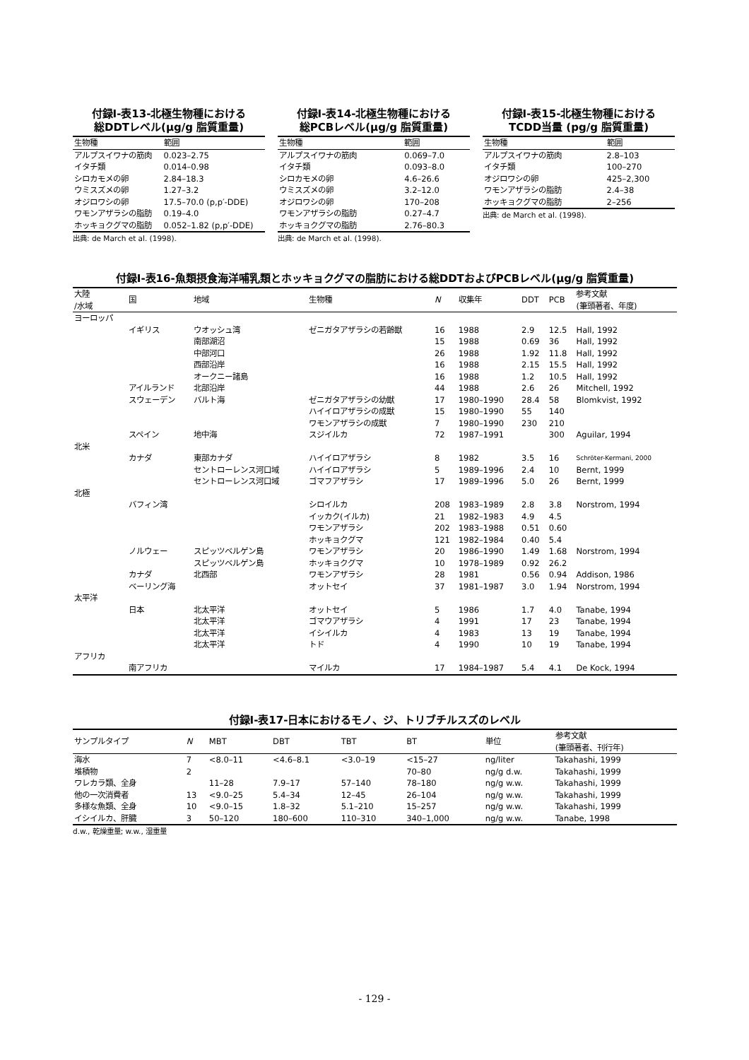付録Ⅰ-表13-北極生物種における
総DDTレベル(μg/g 脂質重量)
| 生物種 | 範囲 |
| --- | --- |
| アルプスイワナの筋肉 | 0.023–2.75 |
| イタチ類 | 0.014–0.98 |
| シロカモメの卵 | 2.84–18.3 |
| ウミスズメの卵 | 1.27–3.2 |
| オジロワシの卵 | 17.5–70.0 (p,p′-DDE) |
| ワモンアザラシの脂肪 | 0.19–4.0 |
| ホッキョクグマの脂肪 | 0.052–1.82 (p,p′-DDE) |
出典: de March et al. (1998).
付録Ⅰ-表14-北極生物種における
総PCBレベル(μg/g 脂質重量)
| 生物種 | 範囲 |
| --- | --- |
| アルプスイワナの筋肉 | 0.069–7.0 |
| イタチ類 | 0.093–8.0 |
| シロカモメの卵 | 4.6–26.6 |
| ウミスズメの卵 | 3.2–12.0 |
| オジロワシの卵 | 170–208 |
| ワモンアザラシの脂肪 | 0.27–4.7 |
| ホッキョクグマの脂肪 | 2.76–80.3 |
出典: de March et al. (1998).
付録Ⅰ-表15-北極生物種における
TCDD当量 (pg/g 脂質重量)
| 生物種 | 範囲 |
| --- | --- |
| アルプスイワナの筋肉 | 2.8–103 |
| イタチ類 | 100–270 |
| オジロワシの卵 | 425–2,300 |
| ワモンアザラシの脂肪 | 2.4–38 |
| ホッキョクグマの脂肪 | 2–256 |
出典: de March et al. (1998).
付録Ⅰ-表16-魚類摂食海洋哺乳類とホッキョクグマの脂肪における総DDTおよびPCBレベル(μg/g 脂質重量)
| 大陸 /水域 | 国 | 地域 | 生物種 | N | 収集年 | DDT | PCB | 参考文献 (筆頭著者、年度) |
| --- | --- | --- | --- | --- | --- | --- | --- | --- |
| ヨーロッパ | | | | | | | | |
| | イギリス | ウオッシュ湾 | ゼニガタアザラシの若齢獣 | 16 | 1988 | 2.9 | 12.5 | Hall, 1992 |
| | | 南部湖沼 | | 15 | 1988 | 0.69 | 36 | Hall, 1992 |
| | | 中部河口 | | 26 | 1988 | 1.92 | 11.8 | Hall, 1992 |
| | | 西部沿岸 | | 16 | 1988 | 2.15 | 15.5 | Hall, 1992 |
| | | オークニー諸島 | | 16 | 1988 | 1.2 | 10.5 | Hall, 1992 |
| | アイルランド | 北部沿岸 | | 44 | 1988 | 2.6 | 26 | Mitchell, 1992 |
| | スウェーデン | バルト海 | ゼニガタアザラシの幼獣 | 17 | 1980–1990 | 28.4 | 58 | Blomkvist, 1992 |
| | | | ハイイロアザラシの成獣 | 15 | 1980–1990 | 55 | 140 | |
| | | | ワモンアザラシの成獣 | 7 | 1980–1990 | 230 | 210 | |
| | スペイン | 地中海 | スジイルカ | 72 | 1987–1991 | | 300 | Aguilar, 1994 |
| 北米 | | | | | | | | |
| | カナダ | 東部カナダ | ハイイロアザラシ | 8 | 1982 | 3.5 | 16 | Schröter-Kermani, 2000 |
| | | セントローレンス河口域 | ハイイロアザラシ | 5 | 1989–1996 | 2.4 | 10 | Bernt, 1999 |
| | | セントローレンス河口域 | ゴマフアザラシ | 17 | 1989–1996 | 5.0 | 26 | Bernt, 1999 |
| 北極 | | | | | | | | |
| | バフィン湾 | | シロイルカ | 208 | 1983–1989 | 2.8 | 3.8 | Norstrom, 1994 |
| | | | イッカク(イルカ) | 21 | 1982–1983 | 4.9 | 4.5 | |
| | | | ワモンアザラシ | 202 | 1983–1988 | 0.51 | 0.60 | |
| | | | ホッキョクグマ | 121 | 1982–1984 | 0.40 | 5.4 | |
| | ノルウェー | スピッツベルゲン島 | ワモンアザラシ | 20 | 1986–1990 | 1.49 | 1.68 | Norstrom, 1994 |
| | | スピッツベルゲン島 | ホッキョクグマ | 10 | 1978–1989 | 0.92 | 26.2 | |
| | カナダ | 北西部 | ワモンアザラシ | 28 | 1981 | 0.56 | 0.94 | Addison, 1986 |
| | ベーリング海 | | オットセイ | 37 | 1981–1987 | 3.0 | 1.94 | Norstrom, 1994 |
| 太平洋 | | | | | | | | |
| | 日本 | 北太平洋 | オットセイ | 5 | 1986 | 1.7 | 4.0 | Tanabe, 1994 |
| | | 北太平洋 | ゴマウアザラシ | 4 | 1991 | 17 | 23 | Tanabe, 1994 |
| | | 北太平洋 | イシイルカ | 4 | 1983 | 13 | 19 | Tanabe, 1994 |
| | | 北太平洋 | トド | 4 | 1990 | 10 | 19 | Tanabe, 1994 |
| アフリカ | | | | | | | | |
| | 南アフリカ | | マイルカ | 17 | 1984–1987 | 5.4 | 4.1 | De Kock, 1994 |
付録Ⅰ-表17-日本におけるモノ、ジ、トリブチルスズのレベル
| サンプルタイプ | N | MBT | DBT | TBT | BT | 単位 | 参考文献 (筆頭著者、刊行年) |
| --- | --- | --- | --- | --- | --- | --- | --- |
| 海水 | 7 | <8.0–11 | <4.6–8.1 | <3.0–19 | <15–27 | ng/liter | Takahashi, 1999 |
| 堆積物 | 2 | | | | 70–80 | ng/g d.w. | Takahashi, 1999 |
| ワレカラ類、全身 | | 11–28 | 7.9–17 | 57–140 | 78–180 | ng/g w.w. | Takahashi, 1999 |
| 他の一次消費者 | 13 | <9.0–25 | 5.4–34 | 12–45 | 26–104 | ng/g w.w. | Takahashi, 1999 |
| 多様な魚類、全身 | 10 | <9.0–15 | 1.8–32 | 5.1–210 | 15–257 | ng/g w.w. | Takahashi, 1999 |
| イシイルカ、肝臓 | 3 | 50–120 | 180–600 | 110–310 | 340–1,000 | ng/g w.w. | Tanabe, 1998 |
d.w., 乾燥重量; w.w., 湿重量
- 129 -